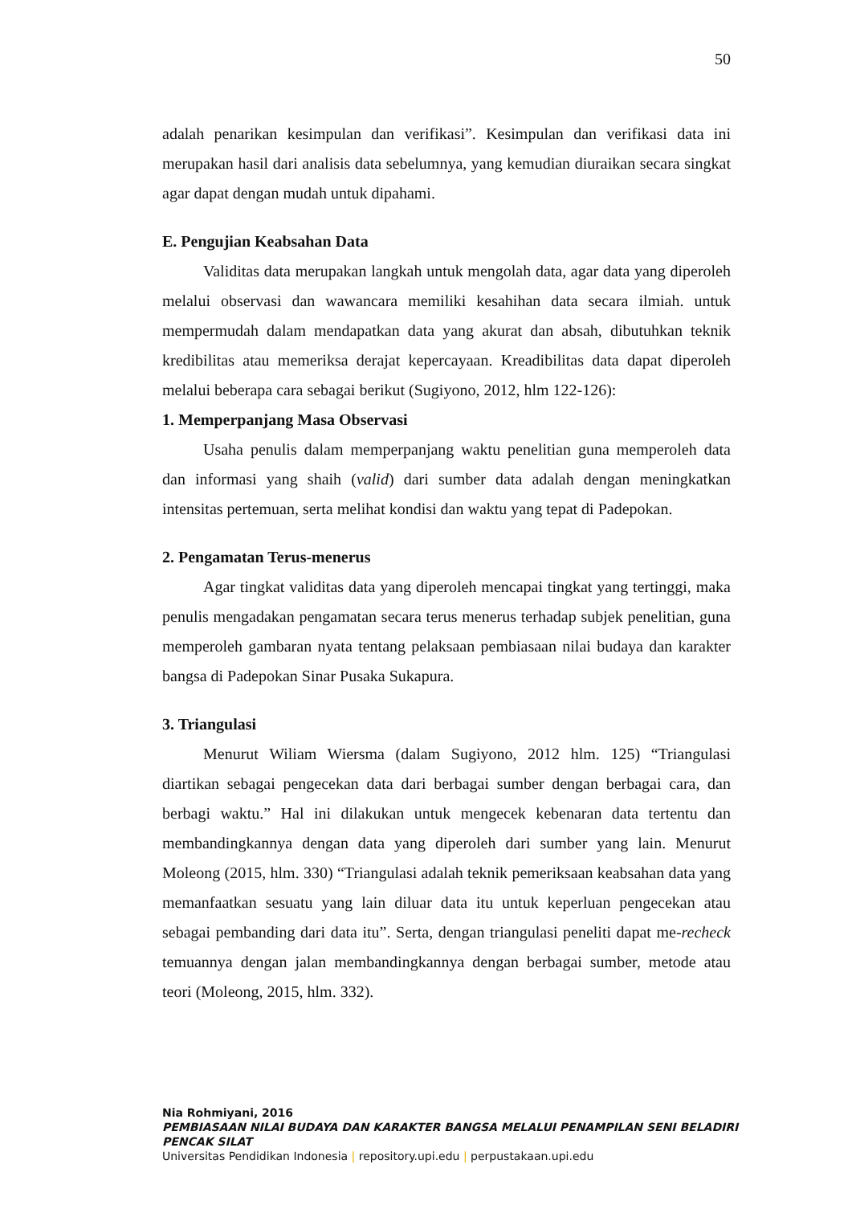50
adalah penarikan kesimpulan dan verifikasi”. Kesimpulan dan verifikasi data ini merupakan hasil dari analisis data sebelumnya, yang kemudian diuraikan secara singkat agar dapat dengan mudah untuk dipahami.
E. Pengujian Keabsahan Data
Validitas data merupakan langkah untuk mengolah data, agar data yang diperoleh melalui observasi dan wawancara memiliki kesahihan data secara ilmiah. untuk mempermudah dalam mendapatkan data yang akurat dan absah, dibutuhkan teknik kredibilitas atau memeriksa derajat kepercayaan. Kreadibilitas data dapat diperoleh melalui beberapa cara sebagai berikut (Sugiyono, 2012, hlm 122-126):
1. Memperpanjang Masa Observasi
Usaha penulis dalam memperpanjang waktu penelitian guna memperoleh data dan informasi yang shaih (valid) dari sumber data adalah dengan meningkatkan intensitas pertemuan, serta melihat kondisi dan waktu yang tepat di Padepokan.
2. Pengamatan Terus-menerus
Agar tingkat validitas data yang diperoleh mencapai tingkat yang tertinggi, maka penulis mengadakan pengamatan secara terus menerus terhadap subjek penelitian, guna memperoleh gambaran nyata tentang pelaksaan pembiasaan nilai budaya dan karakter bangsa di Padepokan Sinar Pusaka Sukapura.
3. Triangulasi
Menurut Wiliam Wiersma (dalam Sugiyono, 2012 hlm. 125) “Triangulasi diartikan sebagai pengecekan data dari berbagai sumber dengan berbagai cara, dan berbagi waktu.” Hal ini dilakukan untuk mengecek kebenaran data tertentu dan membandingkannya dengan data yang diperoleh dari sumber yang lain. Menurut Moleong (2015, hlm. 330) “Triangulasi adalah teknik pemeriksaan keabsahan data yang memanfaatkan sesuatu yang lain diluar data itu untuk keperluan pengecekan atau sebagai pembanding dari data itu”. Serta, dengan triangulasi peneliti dapat me-recheck temuannya dengan jalan membandingkannya dengan berbagai sumber, metode atau teori (Moleong, 2015, hlm. 332).
Nia Rohmiyani, 2016
PEMBIASAAN NILAI BUDAYA DAN KARAKTER BANGSA MELALUI PENAMPILAN SENI BELADIRI PENCAK SILAT
Universitas Pendidikan Indonesia | repository.upi.edu | perpustakaan.upi.edu